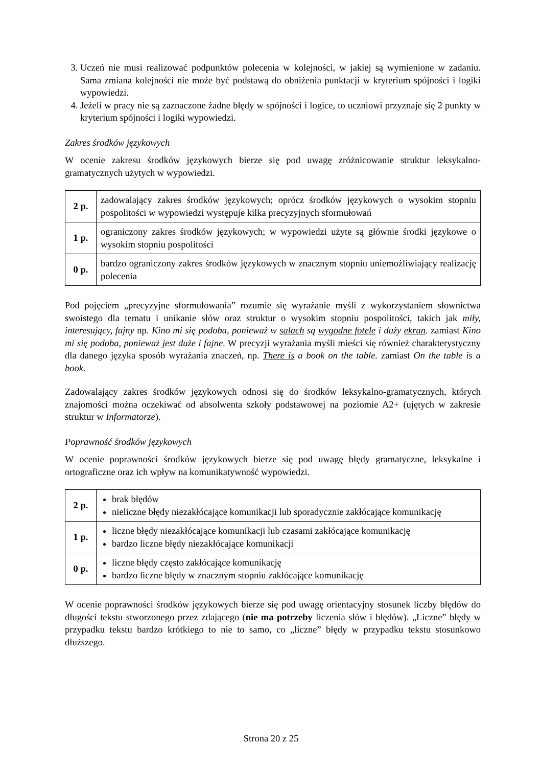3. Uczeń nie musi realizować podpunktów polecenia w kolejności, w jakiej są wymienione w zadaniu. Sama zmiana kolejności nie może być podstawą do obniżenia punktacji w kryterium spójności i logiki wypowiedzi.
4. Jeżeli w pracy nie są zaznaczone żadne błędy w spójności i logice, to uczniowi przyznaje się 2 punkty w kryterium spójności i logiki wypowiedzi.
Zakres środków językowych
W ocenie zakresu środków językowych bierze się pod uwagę zróżnicowanie struktur leksykalno-gramatycznych użytych w wypowiedzi.
| 2 p. | zadowalający zakres środków językowych; oprócz środków językowych o wysokim stopniu pospolitości w wypowiedzi występuje kilka precyzyjnych sformułowań |
| 1 p. | ograniczony zakres środków językowych; w wypowiedzi użyte są głównie środki językowe o wysokim stopniu pospolitości |
| 0 p. | bardzo ograniczony zakres środków językowych w znacznym stopniu uniemożliwiający realizację polecenia |
Pod pojęciem „precyzyjne sformułowania” rozumie się wyrażanie myśli z wykorzystaniem słownictwa swoistego dla tematu i unikanie słów oraz struktur o wysokim stopniu pospolitości, takich jak miły, interesujący, fajny np. Kino mi się podoba, ponieważ w salach są wygodne fotele i duży ekran. zamiast Kino mi się podoba, ponieważ jest duże i fajne. W precyzji wyrażania myśli mieści się również charakterystyczny dla danego języka sposób wyrażania znaczeń, np. There is a book on the table. zamiast On the table is a book.
Zadowalający zakres środków językowych odnosi się do środków leksykalno-gramatycznych, których znajomości można oczekiwać od absolwenta szkoły podstawowej na poziomie A2+ (ujętych w zakresie struktur w Informatorze).
Poprawność środków językowych
W ocenie poprawności środków językowych bierze się pod uwagę błędy gramatyczne, leksykalne i ortograficzne oraz ich wpływ na komunikatywność wypowiedzi.
| 2 p. | brak błędów nieliczne błędy niezakłócające komunikacji lub sporadycznie zakłócające komunikację |
| 1 p. | liczne błędy niezakłócające komunikacji lub czasami zakłócające komunikację bardzo liczne błędy niezakłócające komunikacji |
| 0 p. | liczne błędy często zakłócające komunikację bardzo liczne błędy w znacznym stopniu zakłócające komunikację |
W ocenie poprawności środków językowych bierze się pod uwagę orientacyjny stosunek liczby błędów do długości tekstu stworzonego przez zdającego (nie ma potrzeby liczenia słów i błędów). „Liczne” błędy w przypadku tekstu bardzo krótkiego to nie to samo, co „liczne” błędy w przypadku tekstu stosunkowo dłuższego.
Strona 20 z 25